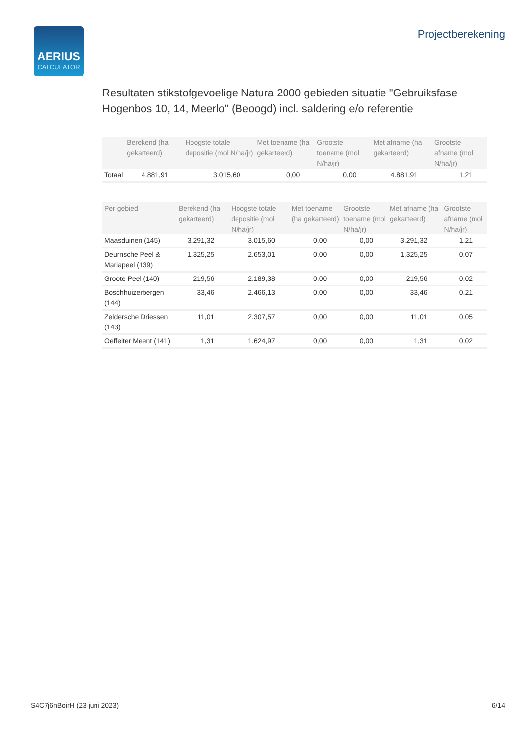AERIUS
CALCULATOR
Projectberekening
Resultaten stikstofgevoelige Natura 2000 gebieden situatie "Gebruiksfase Hogenbos 10, 14, Meerlo" (Beoogd) incl. saldering e/o referentie
| | Berekend (ha gekarteerd) | Hoogste totale depositie (mol N/ha/jr) | Met toename (ha gekarteerd) | Grootste toename (mol N/ha/jr) | Met afname (ha gekarteerd) | Grootste afname (mol N/ha/jr) |
| --- | --- | --- | --- | --- | --- | --- |
| Totaal | 4.881,91 | 3.015,60 | 0,00 | 0,00 | 4.881,91 | 1,21 |
| Per gebied | Berekend (ha gekarteerd) | Hoogste totale depositie (mol N/ha/jr) | Met toename (ha gekarteerd) | Grootste toename (mol N/ha/jr) | Met afname (ha gekarteerd) | Grootste afname (mol N/ha/jr) |
| --- | --- | --- | --- | --- | --- | --- |
| Maasduinen (145) | 3.291,32 | 3.015,60 | 0,00 | 0,00 | 3.291,32 | 1,21 |
| Deurnsche Peel & Mariapeel (139) | 1.325,25 | 2.653,01 | 0,00 | 0,00 | 1.325,25 | 0,07 |
| Groote Peel (140) | 219,56 | 2.189,38 | 0,00 | 0,00 | 219,56 | 0,02 |
| Boschhuizerbergen (144) | 33,46 | 2.466,13 | 0,00 | 0,00 | 33,46 | 0,21 |
| Zeldersche Driessen (143) | 11,01 | 2.307,57 | 0,00 | 0,00 | 11,01 | 0,05 |
| Oeffelter Meent (141) | 1,31 | 1.624,97 | 0,00 | 0,00 | 1,31 | 0,02 |
S4C7j6nBoirH (23 juni 2023) 6/14